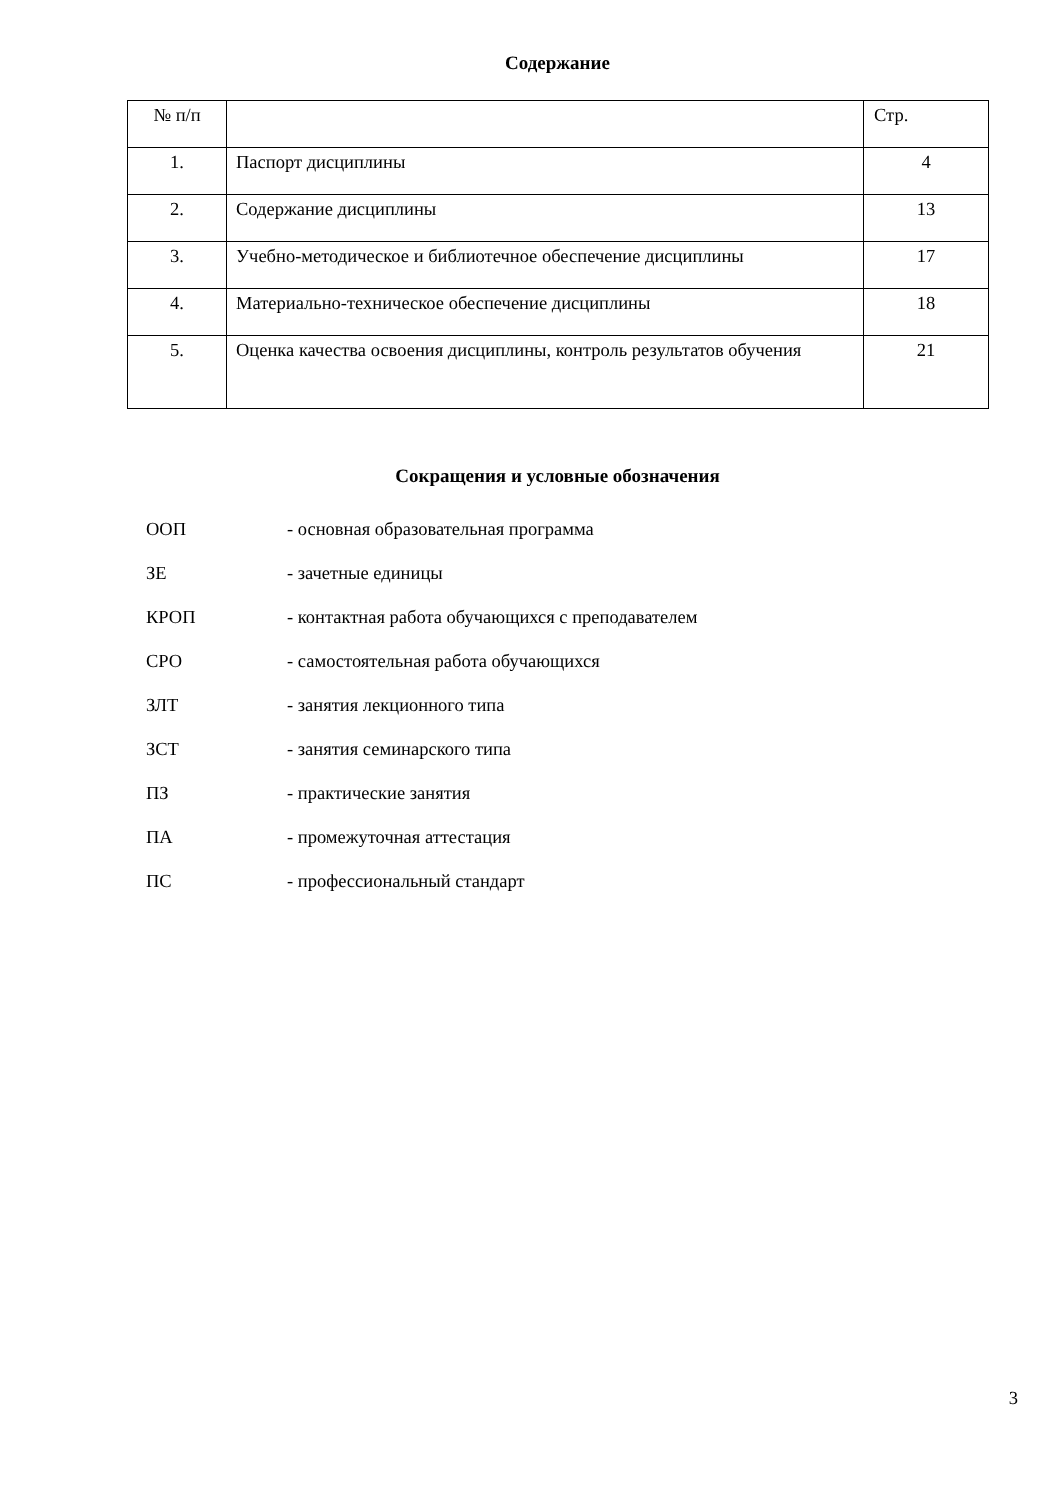Содержание
| № п/п | | Стр. |
| 1. | Паспорт дисциплины | 4 |
| 2. | Содержание дисциплины | 13 |
| 3. | Учебно-методическое и библиотечное обеспечение дисциплины | 17 |
| 4. | Материально-техническое обеспечение дисциплины | 18 |
| 5. | Оценка качества освоения дисциплины, контроль результатов обучения | 21 |
Сокращения и условные обозначения
ООП - основная образовательная программа
ЗЕ - зачетные единицы
КРОП - контактная работа обучающихся с преподавателем
СРО - самостоятельная работа обучающихся
ЗЛТ - занятия лекционного типа
ЗСТ - занятия семинарского типа
ПЗ - практические занятия
ПА - промежуточная аттестация
ПС - профессиональный стандарт
3